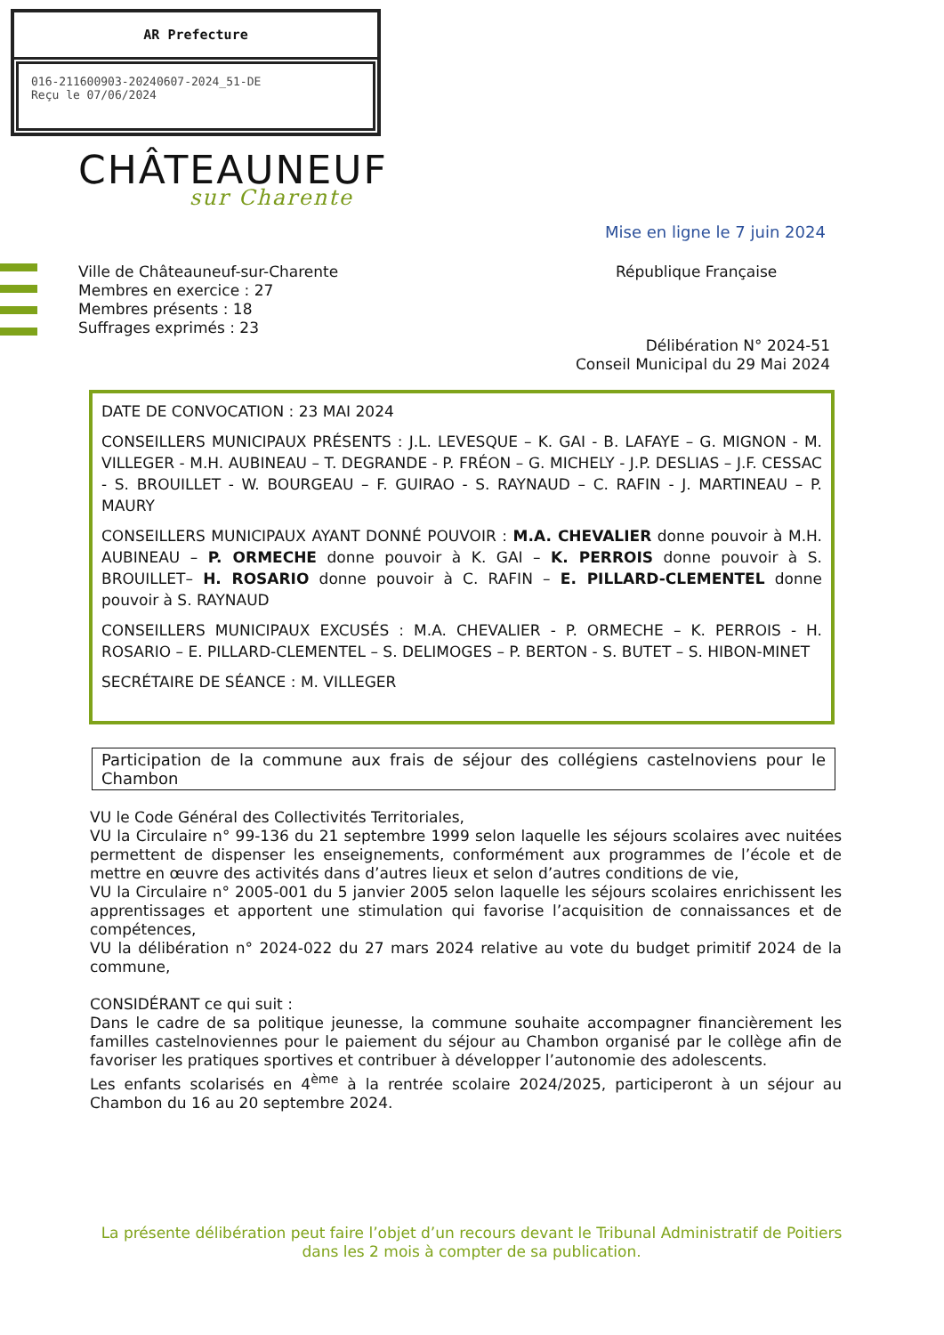AR Prefecture
016-211600903-20240607-2024_51-DE
Reçu le 07/06/2024
CHÂTEAUNEUF
sur Charente
Mise en ligne le 7 juin 2024
Ville de Châteauneuf-sur-Charente
Membres en exercice : 27
Membres présents : 18
Suffrages exprimés : 23
République Française
Délibération N° 2024-51
Conseil Municipal du 29 Mai 2024
DATE DE CONVOCATION : 23 MAI 2024
CONSEILLERS MUNICIPAUX PRÉSENTS : J.L. LEVESQUE – K. GAI - B. LAFAYE – G. MIGNON - M. VILLEGER - M.H. AUBINEAU – T. DEGRANDE - P. FRÉON – G. MICHELY - J.P. DESLIAS – J.F. CESSAC - S. BROUILLET - W. BOURGEAU – F. GUIRAO - S. RAYNAUD – C. RAFIN - J. MARTINEAU – P. MAURY
CONSEILLERS MUNICIPAUX AYANT DONNÉ POUVOIR : M.A. CHEVALIER donne pouvoir à M.H. AUBINEAU – P. ORMECHE donne pouvoir à K. GAI – K. PERROIS donne pouvoir à S. BROUILLET– H. ROSARIO donne pouvoir à C. RAFIN – E. PILLARD-CLEMENTEL donne pouvoir à S. RAYNAUD
CONSEILLERS MUNICIPAUX EXCUSÉS : M.A. CHEVALIER - P. ORMECHE – K. PERROIS - H. ROSARIO – E. PILLARD-CLEMENTEL – S. DELIMOGES – P. BERTON - S. BUTET – S. HIBON-MINET
SECRÉTAIRE DE SÉANCE : M. VILLEGER
Participation de la commune aux frais de séjour des collégiens castelnoviens pour le Chambon
VU le Code Général des Collectivités Territoriales,
VU la Circulaire n° 99-136 du 21 septembre 1999 selon laquelle les séjours scolaires avec nuitées permettent de dispenser les enseignements, conformément aux programmes de l’école et de mettre en œuvre des activités dans d’autres lieux et selon d’autres conditions de vie,
VU la Circulaire n° 2005-001 du 5 janvier 2005 selon laquelle les séjours scolaires enrichissent les apprentissages et apportent une stimulation qui favorise l’acquisition de connaissances et de compétences,
VU la délibération n° 2024-022 du 27 mars 2024 relative au vote du budget primitif 2024 de la commune,
CONSIDÉRANT ce qui suit :
Dans le cadre de sa politique jeunesse, la commune souhaite accompagner financièrement les familles castelnoviennes pour le paiement du séjour au Chambon organisé par le collège afin de favoriser les pratiques sportives et contribuer à développer l’autonomie des adolescents.
Les enfants scolarisés en 4<sup>ème</sup> à la rentrée scolaire 2024/2025, participeront à un séjour au Chambon du 16 au 20 septembre 2024.
La présente délibération peut faire l’objet d’un recours devant le Tribunal Administratif de Poitiers dans les 2 mois à compter de sa publication.